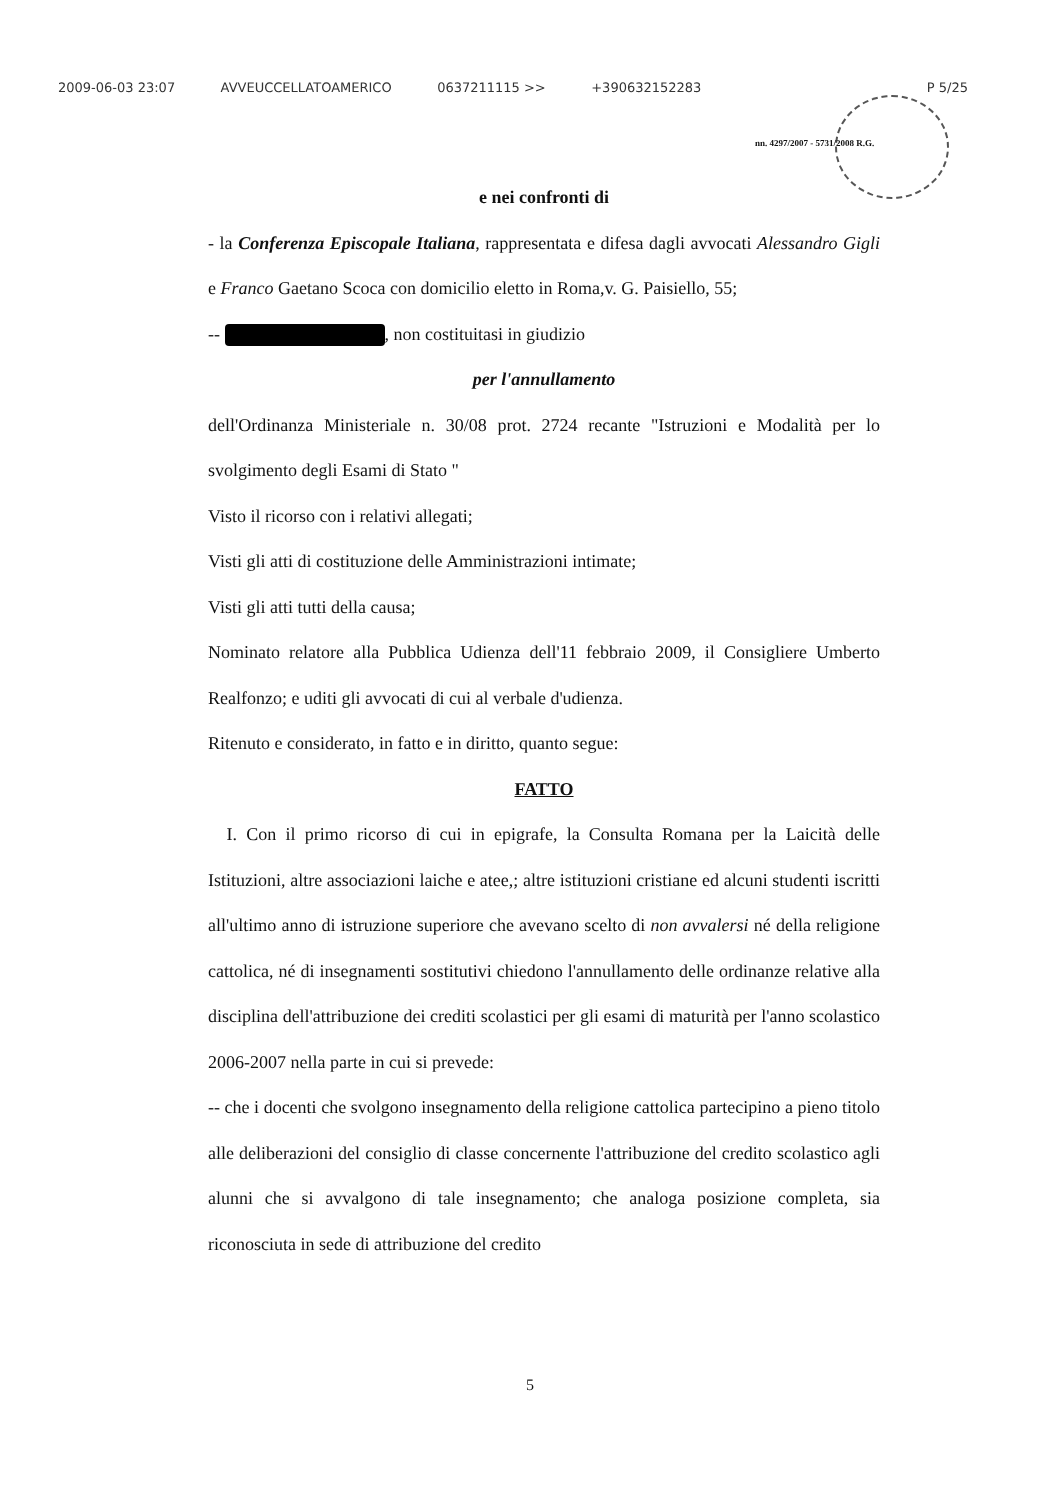2009-06-03 23:07 AVVEUCCELLATOAMERICO 0637211115 >> +390632152283 P 5/25
nn. 4297/2007 - 5731/2008 R.G.
e nei confronti di
- la Conferenza Episcopale Italiana, rappresentata e difesa dagli avvocati Alessandro Gigli e Franco Gaetano Scoca con domicilio eletto in Roma,v. G. Paisiello, 55;
-- , non costituitasi in giudizio
per l'annullamento
dell'Ordinanza Ministeriale n. 30/08 prot. 2724 recante "Istruzioni e Modalità per lo svolgimento degli Esami di Stato "
Visto il ricorso con i relativi allegati;
Visti gli atti di costituzione delle Amministrazioni intimate;
Visti gli atti tutti della causa;
Nominato relatore alla Pubblica Udienza dell'11 febbraio 2009, il Consigliere Umberto Realfonzo; e uditi gli avvocati di cui al verbale d'udienza.
Ritenuto e considerato, in fatto e in diritto, quanto segue:
FATTO
I. Con il primo ricorso di cui in epigrafe, la Consulta Romana per la Laicità delle Istituzioni, altre associazioni laiche e atee,; altre istituzioni cristiane ed alcuni studenti iscritti all'ultimo anno di istruzione superiore che avevano scelto di non avvalersi né della religione cattolica, né di insegnamenti sostitutivi chiedono l'annullamento delle ordinanze relative alla disciplina dell'attribuzione dei crediti scolastici per gli esami di maturità per l'anno scolastico 2006-2007 nella parte in cui si prevede:
-- che i docenti che svolgono insegnamento della religione cattolica partecipino a pieno titolo alle deliberazioni del consiglio di classe concernente l'attribuzione del credito scolastico agli alunni che si avvalgono di tale insegnamento; che analoga posizione completa, sia riconosciuta in sede di attribuzione del credito
5